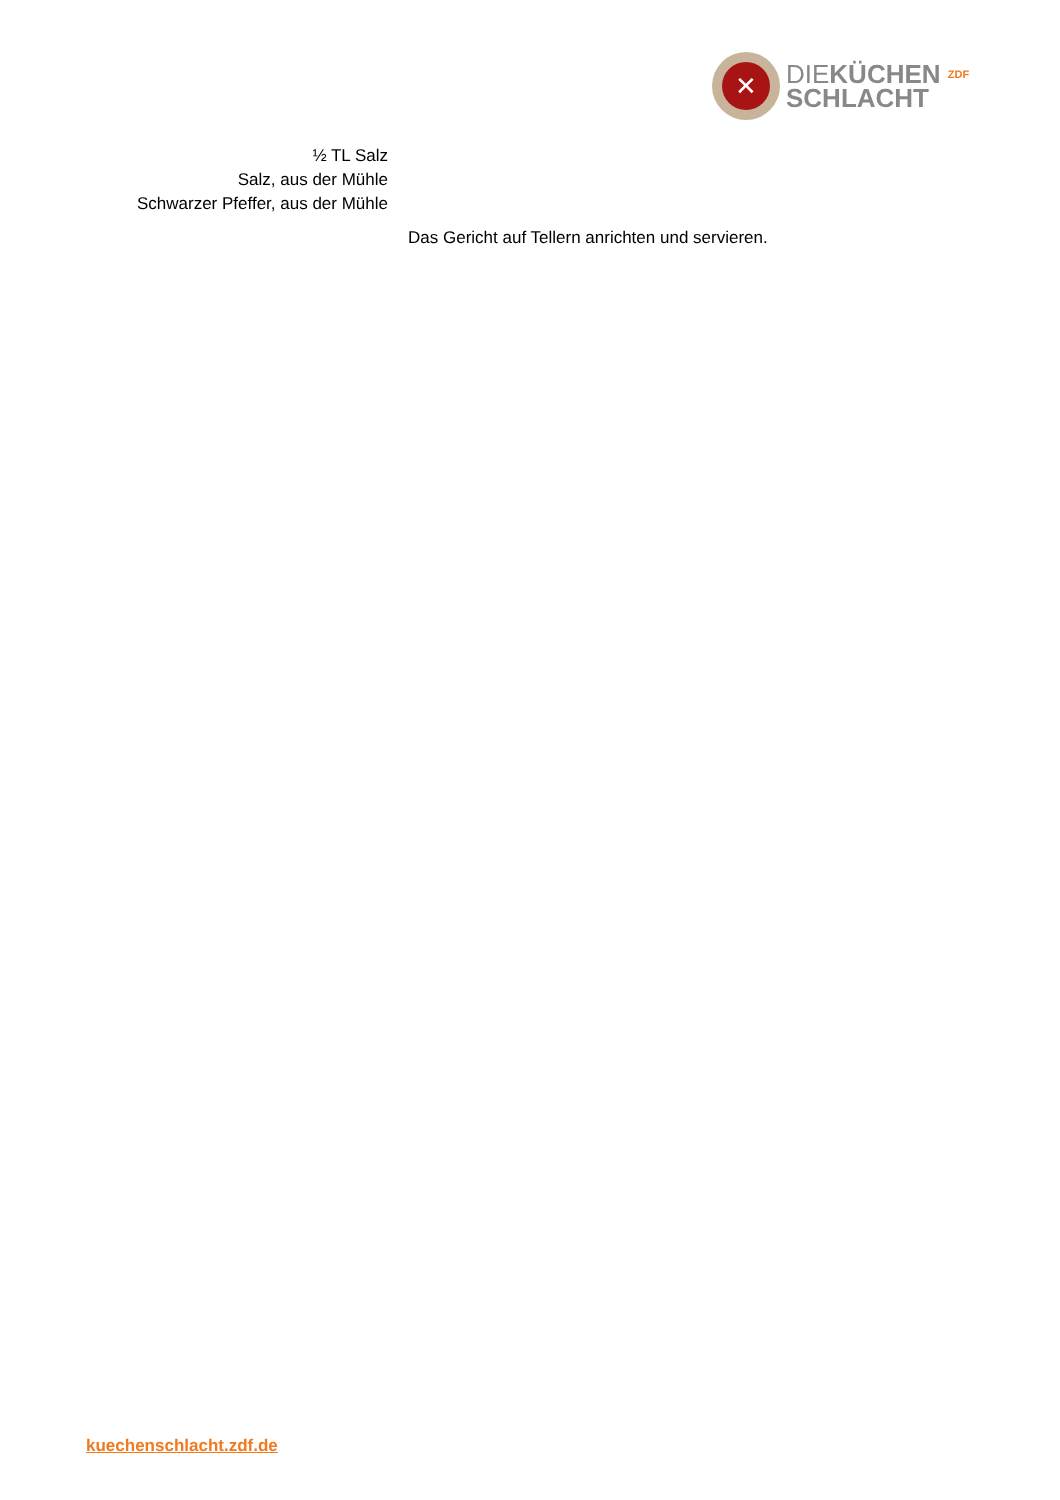✕
DIEKÜCHEN ZDF
SCHLACHT
½ TL Salz
Salz, aus der Mühle
Schwarzer Pfeffer, aus der Mühle
Das Gericht auf Tellern anrichten und servieren.
kuechenschlacht.zdf.de